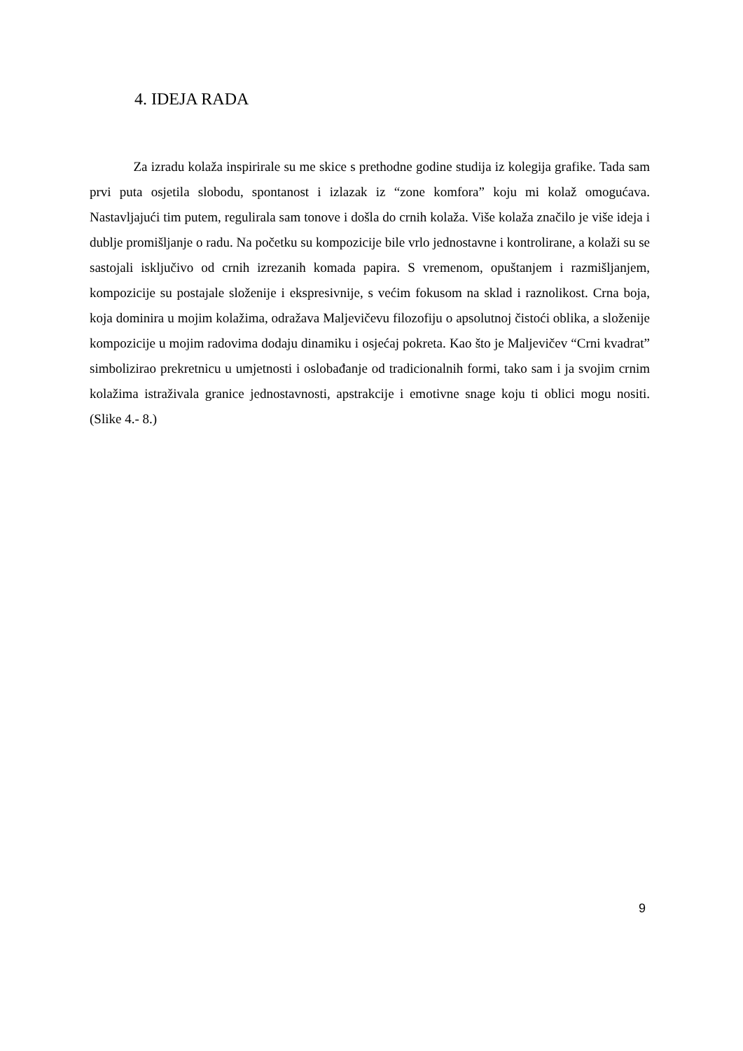4. IDEJA RADA
Za izradu kolaža inspirirale su me skice s prethodne godine studija iz kolegija grafike. Tada sam prvi puta osjetila slobodu, spontanost i izlazak iz “zone komfora” koju mi kolaž omogućava. Nastavljajući tim putem, regulirala sam tonove i došla do crnih kolaža. Više kolaža značilo je više ideja i dublje promišljanje o radu. Na početku su kompozicije bile vrlo jednostavne i kontrolirane, a kolaži su se sastojali isključivo od crnih izrezanih komada papira. S vremenom, opuštanjem i razmišljanjem, kompozicije su postajale složenije i ekspresivnije, s većim fokusom na sklad i raznolikost. Crna boja, koja dominira u mojim kolažima, odražava Maljevičevu filozofiju o apsolutnoj čistoći oblika, a složenije kompozicije u mojim radovima dodaju dinamiku i osjećaj pokreta. Kao što je Maljevičev “Crni kvadrat” simbolizirao prekretnicu u umjetnosti i oslobađanje od tradicionalnih formi, tako sam i ja svojim crnim kolažima istraživala granice jednostavnosti, apstrakcije i emotivne snage koju ti oblici mogu nositi. (Slike 4.- 8.)
9